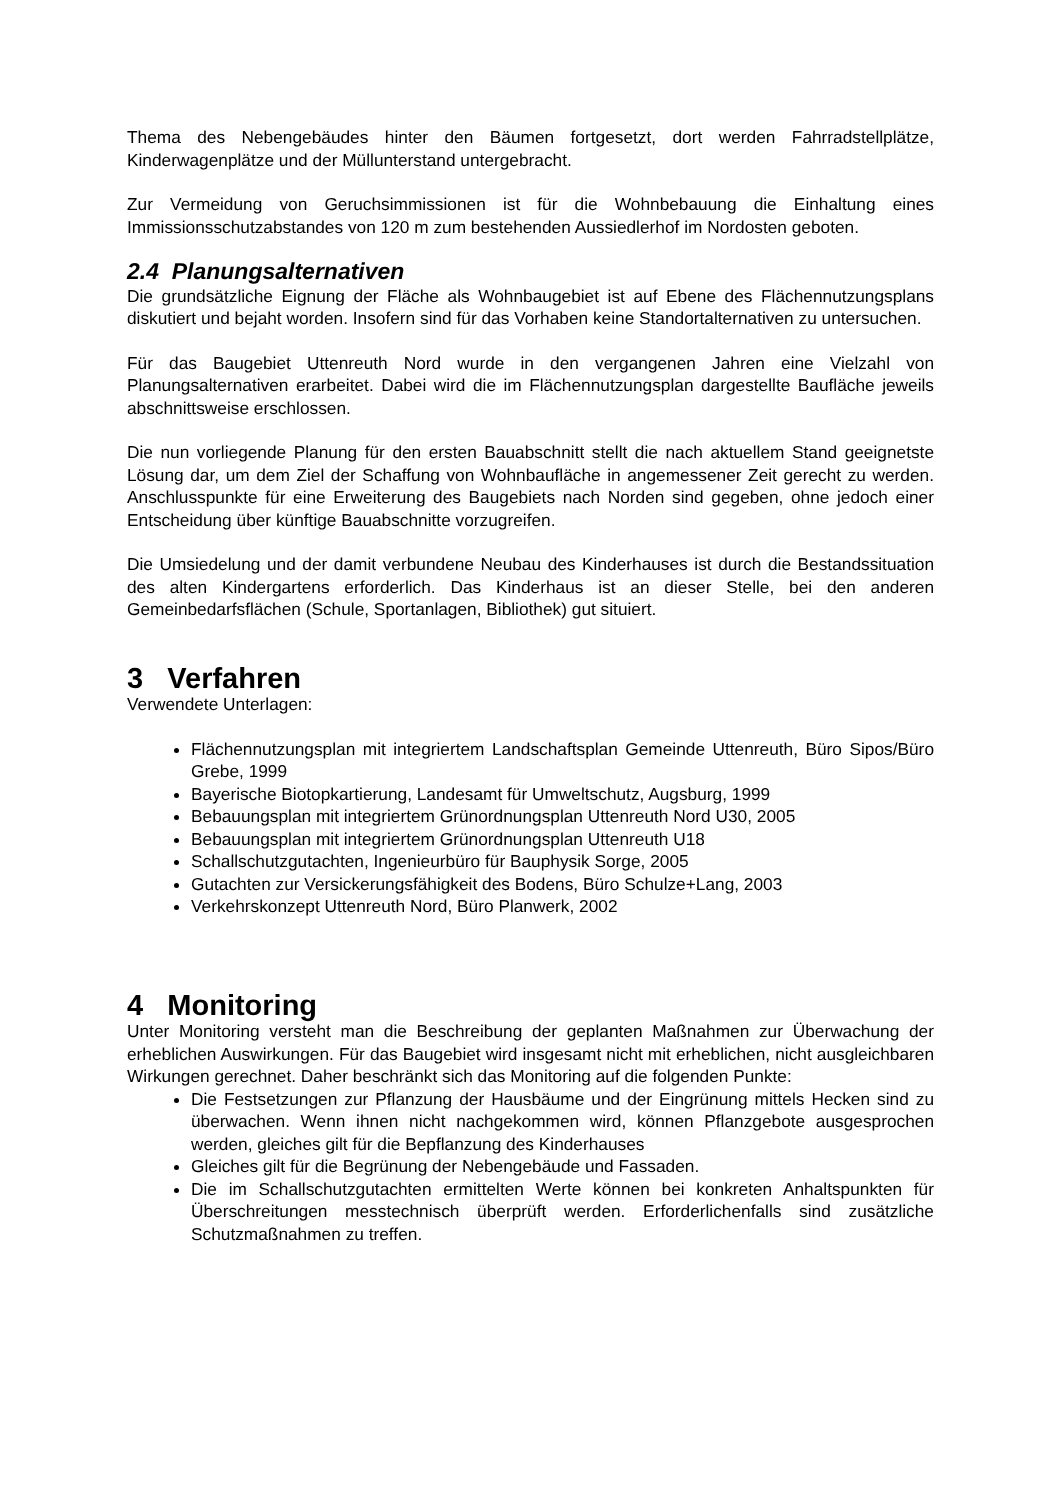Thema des Nebengebäudes hinter den Bäumen fortgesetzt, dort werden Fahrradstellplätze, Kinderwagenplätze und der Müllunterstand untergebracht.
Zur Vermeidung von Geruchsimmissionen ist für die Wohnbebauung die Einhaltung eines Immissionsschutzabstandes von 120 m zum bestehenden Aussiedlerhof im Nordosten geboten.
2.4 Planungsalternativen
Die grundsätzliche Eignung der Fläche als Wohnbaugebiet ist auf Ebene des Flächennutzungsplans diskutiert und bejaht worden. Insofern sind für das Vorhaben keine Standortalternativen zu untersuchen.
Für das Baugebiet Uttenreuth Nord wurde in den vergangenen Jahren eine Vielzahl von Planungsalternativen erarbeitet. Dabei wird die im Flächennutzungsplan dargestellte Baufläche jeweils abschnittsweise erschlossen.
Die nun vorliegende Planung für den ersten Bauabschnitt stellt die nach aktuellem Stand geeignetste Lösung dar, um dem Ziel der Schaffung von Wohnbaufläche in angemessener Zeit gerecht zu werden. Anschlusspunkte für eine Erweiterung des Baugebiets nach Norden sind gegeben, ohne jedoch einer Entscheidung über künftige Bauabschnitte vorzugreifen.
Die Umsiedelung und der damit verbundene Neubau des Kinderhauses ist durch die Bestandssituation des alten Kindergartens erforderlich. Das Kinderhaus ist an dieser Stelle, bei den anderen Gemeinbedarfsflächen (Schule, Sportanlagen, Bibliothek) gut situiert.
3 Verfahren
Verwendete Unterlagen:
Flächennutzungsplan mit integriertem Landschaftsplan Gemeinde Uttenreuth, Büro Sipos/Büro Grebe, 1999
Bayerische Biotopkartierung, Landesamt für Umweltschutz, Augsburg, 1999
Bebauungsplan mit integriertem Grünordnungsplan Uttenreuth Nord U30, 2005
Bebauungsplan mit integriertem Grünordnungsplan Uttenreuth U18
Schallschutzgutachten, Ingenieurbüro für Bauphysik Sorge, 2005
Gutachten zur Versickerungsfähigkeit des Bodens, Büro Schulze+Lang, 2003
Verkehrskonzept Uttenreuth Nord, Büro Planwerk, 2002
4 Monitoring
Unter Monitoring versteht man die Beschreibung der geplanten Maßnahmen zur Überwachung der erheblichen Auswirkungen. Für das Baugebiet wird insgesamt nicht mit erheblichen, nicht ausgleichbaren Wirkungen gerechnet. Daher beschränkt sich das Monitoring auf die folgenden Punkte:
Die Festsetzungen zur Pflanzung der Hausbäume und der Eingrünung mittels Hecken sind zu überwachen. Wenn ihnen nicht nachgekommen wird, können Pflanzgebote ausgesprochen werden, gleiches gilt für die Bepflanzung des Kinderhauses
Gleiches gilt für die Begrünung der Nebengebäude und Fassaden.
Die im Schallschutzgutachten ermittelten Werte können bei konkreten Anhaltspunkten für Überschreitungen messtechnisch überprüft werden. Erforderlichenfalls sind zusätzliche Schutzmaßnahmen zu treffen.